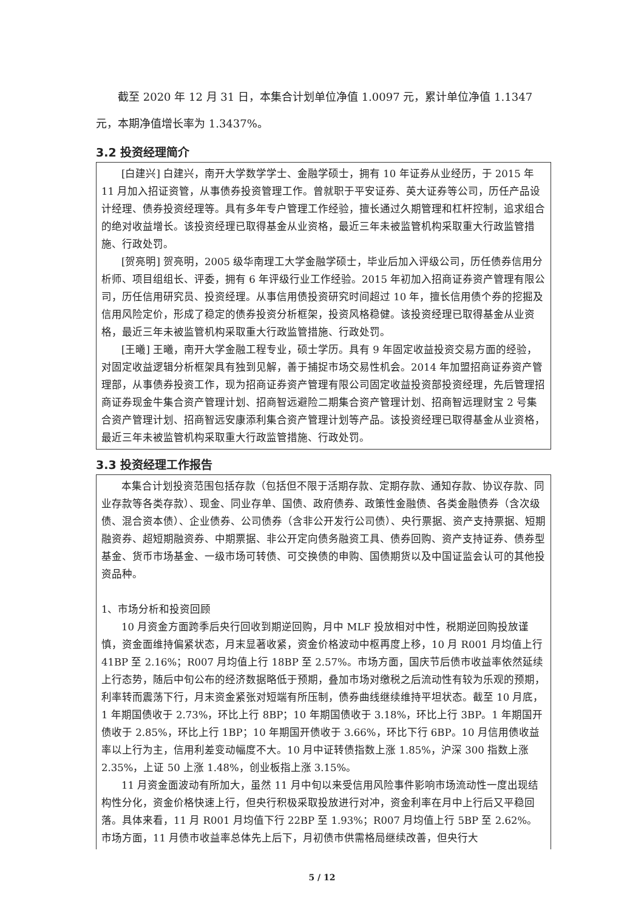截至 2020 年 12 月 31 日，本集合计划单位净值 1.0097 元，累计单位净值 1.1347 元，本期净值增长率为 1.3437%。
3.2 投资经理简介
[白建兴] 白建兴，南开大学数学学士、金融学硕士，拥有 10 年证券从业经历，于 2015 年 11 月加入招证资管，从事债券投资管理工作。曾就职于平安证券、英大证券等公司，历任产品设计经理、债券投资经理等。具有多年专户管理工作经验，擅长通过久期管理和杠杆控制，追求组合的绝对收益增长。该投资经理已取得基金从业资格，最近三年未被监管机构采取重大行政监管措施、行政处罚。
[贺亮明] 贺亮明，2005 级华南理工大学金融学硕士，毕业后加入评级公司，历任债券信用分析师、项目组组长、评委，拥有 6 年评级行业工作经验。2015 年初加入招商证券资产管理有限公司，历任信用研究员、投资经理。从事信用债投资研究时间超过 10 年，擅长信用债个券的挖掘及信用风险定价，形成了稳定的债券投资分析框架，投资风格稳健。该投资经理已取得基金从业资格，最近三年未被监管机构采取重大行政监管措施、行政处罚。
[王曦] 王曦，南开大学金融工程专业，硕士学历。具有 9 年固定收益投资交易方面的经验，对固定收益逻辑分析框架具有独到见解，善于捕捉市场交易性机会。2014 年加盟招商证券资产管理部，从事债券投资工作，现为招商证券资产管理有限公司固定收益投资部投资经理，先后管理招商证券现金牛集合资产管理计划、招商智远避险二期集合资产管理计划、招商智远理财宝 2 号集合资产管理计划、招商智远安康添利集合资产管理计划等产品。该投资经理已取得基金从业资格，最近三年未被监管机构采取重大行政监管措施、行政处罚。
3.3 投资经理工作报告
本集合计划投资范围包括存款（包括但不限于活期存款、定期存款、通知存款、协议存款、同业存款等各类存款）、现金、同业存单、国债、政府债券、政策性金融债、各类金融债券（含次级债、混合资本债）、企业债券、公司债券（含非公开发行公司债）、央行票据、资产支持票据、短期融资券、超短期融资券、中期票据、非公开定向债务融资工具、债券回购、资产支持证券、债券型基金、货币市场基金、一级市场可转债、可交换债的申购、国债期货以及中国证监会认可的其他投资品种。
1、市场分析和投资回顾
10 月资金方面跨季后央行回收到期逆回购，月中 MLF 投放相对中性，税期逆回购投放谨慎，资金面维持偏紧状态，月末显著收紧，资金价格波动中枢再度上移，10 月 R001 月均值上行 41BP 至 2.16%；R007 月均值上行 18BP 至 2.57%。市场方面，国庆节后债市收益率依然延续上行态势，随后中旬公布的经济数据略低于预期，叠加市场对缴税之后流动性有较为乐观的预期，利率转而震荡下行，月末资金紧张对短端有所压制，债券曲线继续维持平坦状态。截至 10 月底，1 年期国债收于 2.73%，环比上行 8BP；10 年期国债收于 3.18%，环比上行 3BP。1 年期国开债收于 2.85%，环比上行 1BP；10 年期国开债收于 3.66%，环比下行 6BP。10 月信用债收益率以上行为主，信用利差变动幅度不大。10 月中证转债指数上涨 1.85%，沪深 300 指数上涨 2.35%，上证 50 上涨 1.48%，创业板指上涨 3.15%。
11 月资金面波动有所加大，虽然 11 月中旬以来受信用风险事件影响市场流动性一度出现结构性分化，资金价格快速上行，但央行积极采取投放进行对冲，资金利率在月中上行后又平稳回落。具体来看，11 月 R001 月均值下行 22BP 至 1.93%；R007 月均值上行 5BP 至 2.62%。市场方面，11 月债市收益率总体先上后下，月初债市供需格局继续改善，但央行大
5 / 12